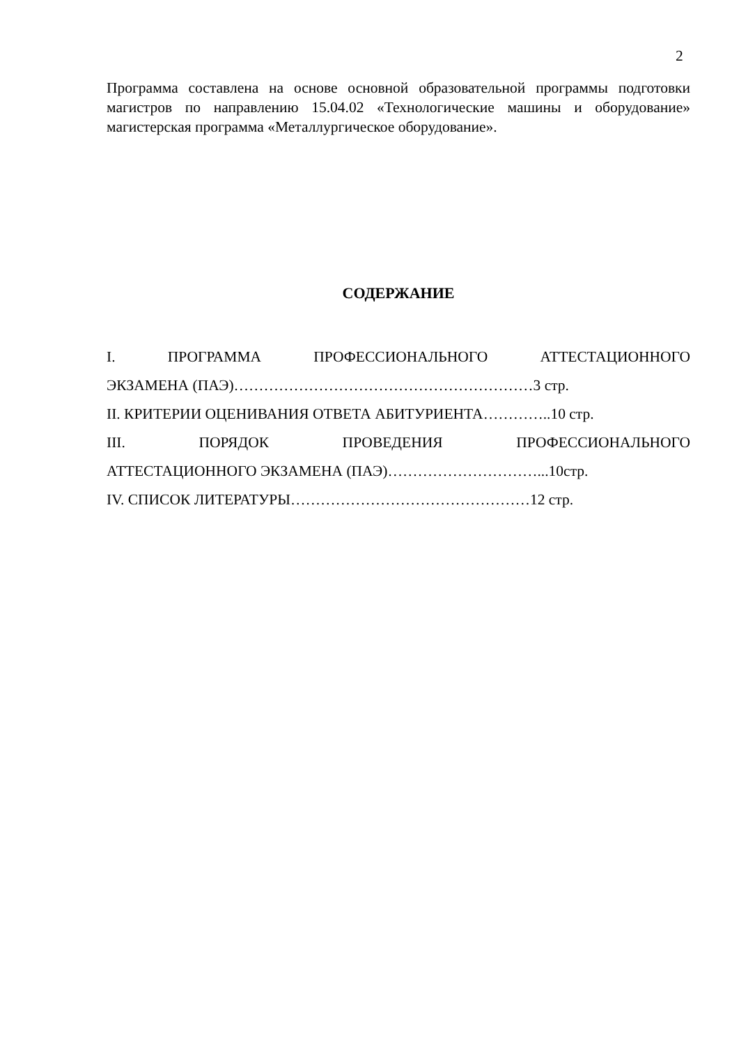2
Программа составлена на основе основной образовательной программы подготовки магистров по направлению 15.04.02 «Технологические машины и оборудование» магистерская программа «Металлургическое оборудование».
СОДЕРЖАНИЕ
I. ПРОГРАММА ПРОФЕССИОНАЛЬНОГО АТТЕСТАЦИОННОГО
ЭКЗАМЕНА (ПАЭ)……………………………………………………3 стр.
II. КРИТЕРИИ ОЦЕНИВАНИЯ ОТВЕТА АБИТУРИЕНТА…………..10 стр.
III. ПОРЯДОК ПРОВЕДЕНИЯ ПРОФЕССИОНАЛЬНОГО
АТТЕСТАЦИОННОГО ЭКЗАМЕНА (ПАЭ)…………………………...10стр.
IV. СПИСОК ЛИТЕРАТУРЫ…………………………………………12 стр.